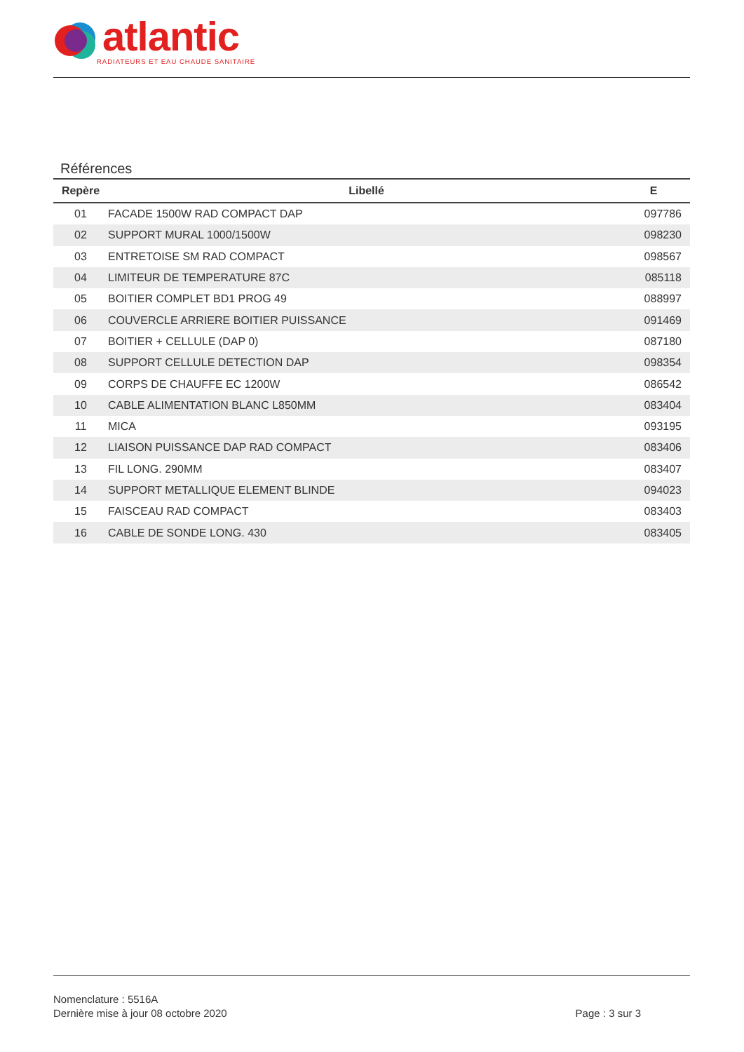atlantic
RADIATEURS ET EAU CHAUDE SANITAIRE
Références
| Repère | Libellé | E |
| --- | --- | --- |
| 01 | FACADE 1500W RAD COMPACT DAP | 097786 |
| 02 | SUPPORT MURAL 1000/1500W | 098230 |
| 03 | ENTRETOISE SM RAD COMPACT | 098567 |
| 04 | LIMITEUR DE TEMPERATURE 87C | 085118 |
| 05 | BOITIER COMPLET BD1 PROG 49 | 088997 |
| 06 | COUVERCLE ARRIERE BOITIER PUISSANCE | 091469 |
| 07 | BOITIER + CELLULE (DAP 0) | 087180 |
| 08 | SUPPORT CELLULE DETECTION DAP | 098354 |
| 09 | CORPS DE CHAUFFE EC 1200W | 086542 |
| 10 | CABLE ALIMENTATION BLANC L850MM | 083404 |
| 11 | MICA | 093195 |
| 12 | LIAISON PUISSANCE DAP RAD COMPACT | 083406 |
| 13 | FIL LONG. 290MM | 083407 |
| 14 | SUPPORT METALLIQUE ELEMENT BLINDE | 094023 |
| 15 | FAISCEAU RAD COMPACT | 083403 |
| 16 | CABLE DE SONDE LONG. 430 | 083405 |
Nomenclature : 5516A
Dernière mise à jour 08 octobre 2020
Page : 3 sur 3